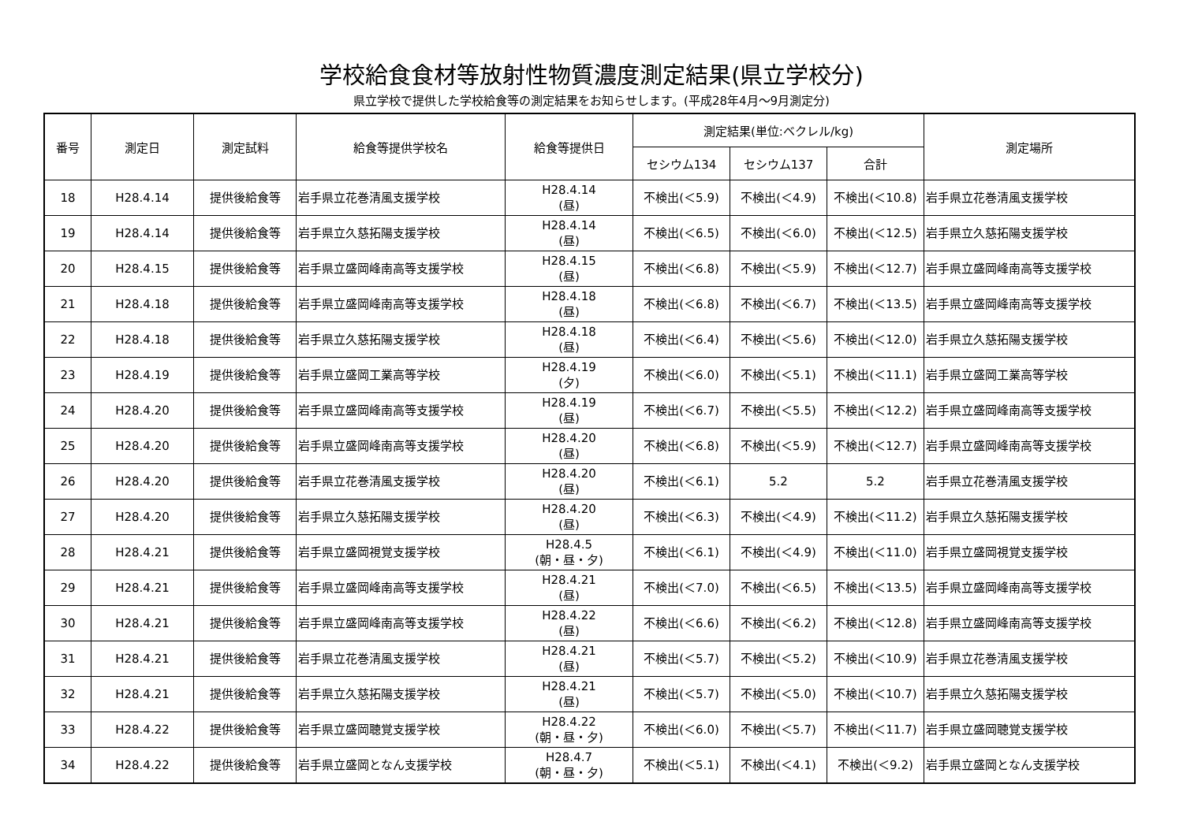学校給食食材等放射性物質濃度測定結果(県立学校分)
県立学校で提供した学校給食等の測定結果をお知らせします。(平成28年4月～9月測定分)
| 番号 | 測定日 | 測定試料 | 給食等提供学校名 | 給食等提供日 | 測定結果(単位:ベクレル/kg) | | | 測定場所 |
| --- | --- | --- | --- | --- | --- | --- | --- | --- |
| | | | | | セシウム134 | セシウム137 | 合計 | |
| 18 | H28.4.14 | 提供後給食等 | 岩手県立花巻清風支援学校 | H28.4.14 (昼) | 不検出(＜5.9) | 不検出(＜4.9) | 不検出(＜10.8) | 岩手県立花巻清風支援学校 |
| 19 | H28.4.14 | 提供後給食等 | 岩手県立久慈拓陽支援学校 | H28.4.14 (昼) | 不検出(＜6.5) | 不検出(＜6.0) | 不検出(＜12.5) | 岩手県立久慈拓陽支援学校 |
| 20 | H28.4.15 | 提供後給食等 | 岩手県立盛岡峰南高等支援学校 | H28.4.15 (昼) | 不検出(＜6.8) | 不検出(＜5.9) | 不検出(＜12.7) | 岩手県立盛岡峰南高等支援学校 |
| 21 | H28.4.18 | 提供後給食等 | 岩手県立盛岡峰南高等支援学校 | H28.4.18 (昼) | 不検出(＜6.8) | 不検出(＜6.7) | 不検出(＜13.5) | 岩手県立盛岡峰南高等支援学校 |
| 22 | H28.4.18 | 提供後給食等 | 岩手県立久慈拓陽支援学校 | H28.4.18 (昼) | 不検出(＜6.4) | 不検出(＜5.6) | 不検出(＜12.0) | 岩手県立久慈拓陽支援学校 |
| 23 | H28.4.19 | 提供後給食等 | 岩手県立盛岡工業高等学校 | H28.4.19 (夕) | 不検出(＜6.0) | 不検出(＜5.1) | 不検出(＜11.1) | 岩手県立盛岡工業高等学校 |
| 24 | H28.4.20 | 提供後給食等 | 岩手県立盛岡峰南高等支援学校 | H28.4.19 (昼) | 不検出(＜6.7) | 不検出(＜5.5) | 不検出(＜12.2) | 岩手県立盛岡峰南高等支援学校 |
| 25 | H28.4.20 | 提供後給食等 | 岩手県立盛岡峰南高等支援学校 | H28.4.20 (昼) | 不検出(＜6.8) | 不検出(＜5.9) | 不検出(＜12.7) | 岩手県立盛岡峰南高等支援学校 |
| 26 | H28.4.20 | 提供後給食等 | 岩手県立花巻清風支援学校 | H28.4.20 (昼) | 不検出(＜6.1) | 5.2 | 5.2 | 岩手県立花巻清風支援学校 |
| 27 | H28.4.20 | 提供後給食等 | 岩手県立久慈拓陽支援学校 | H28.4.20 (昼) | 不検出(＜6.3) | 不検出(＜4.9) | 不検出(＜11.2) | 岩手県立久慈拓陽支援学校 |
| 28 | H28.4.21 | 提供後給食等 | 岩手県立盛岡視覚支援学校 | H28.4.5 (朝・昼・夕) | 不検出(＜6.1) | 不検出(＜4.9) | 不検出(＜11.0) | 岩手県立盛岡視覚支援学校 |
| 29 | H28.4.21 | 提供後給食等 | 岩手県立盛岡峰南高等支援学校 | H28.4.21 (昼) | 不検出(＜7.0) | 不検出(＜6.5) | 不検出(＜13.5) | 岩手県立盛岡峰南高等支援学校 |
| 30 | H28.4.21 | 提供後給食等 | 岩手県立盛岡峰南高等支援学校 | H28.4.22 (昼) | 不検出(＜6.6) | 不検出(＜6.2) | 不検出(＜12.8) | 岩手県立盛岡峰南高等支援学校 |
| 31 | H28.4.21 | 提供後給食等 | 岩手県立花巻清風支援学校 | H28.4.21 (昼) | 不検出(＜5.7) | 不検出(＜5.2) | 不検出(＜10.9) | 岩手県立花巻清風支援学校 |
| 32 | H28.4.21 | 提供後給食等 | 岩手県立久慈拓陽支援学校 | H28.4.21 (昼) | 不検出(＜5.7) | 不検出(＜5.0) | 不検出(＜10.7) | 岩手県立久慈拓陽支援学校 |
| 33 | H28.4.22 | 提供後給食等 | 岩手県立盛岡聴覚支援学校 | H28.4.22 (朝・昼・夕) | 不検出(＜6.0) | 不検出(＜5.7) | 不検出(＜11.7) | 岩手県立盛岡聴覚支援学校 |
| 34 | H28.4.22 | 提供後給食等 | 岩手県立盛岡となん支援学校 | H28.4.7 (朝・昼・夕) | 不検出(＜5.1) | 不検出(＜4.1) | 不検出(＜9.2) | 岩手県立盛岡となん支援学校 |